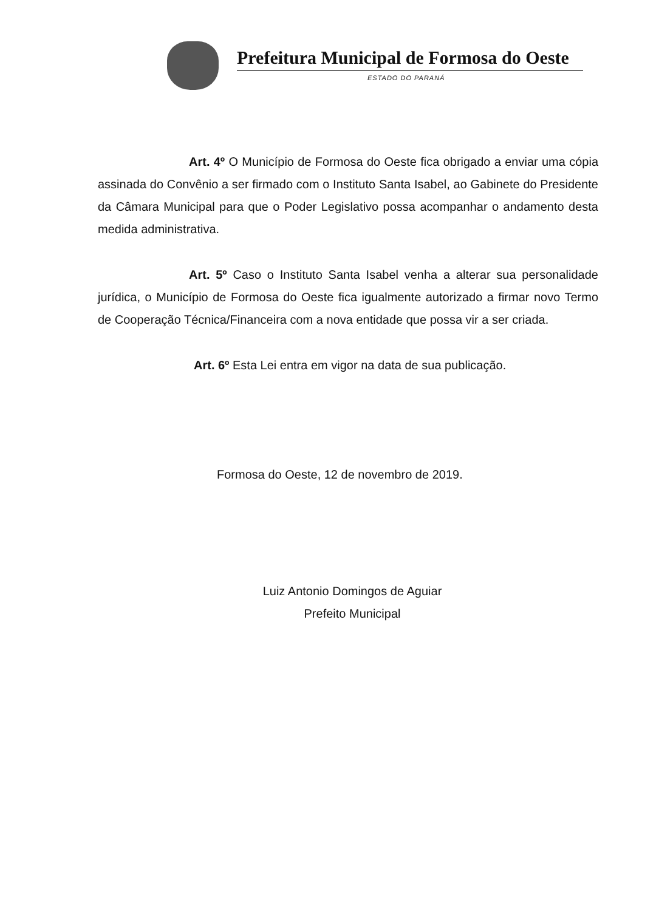Prefeitura Municipal de Formosa do Oeste
ESTADO DO PARANÁ
Art. 4º O Município de Formosa do Oeste fica obrigado a enviar uma cópia assinada do Convênio a ser firmado com o Instituto Santa Isabel, ao Gabinete do Presidente da Câmara Municipal para que o Poder Legislativo possa acompanhar o andamento desta medida administrativa.
Art. 5º Caso o Instituto Santa Isabel venha a alterar sua personalidade jurídica, o Município de Formosa do Oeste fica igualmente autorizado a firmar novo Termo de Cooperação Técnica/Financeira com a nova entidade que possa vir a ser criada.
Art. 6º Esta Lei entra em vigor na data de sua publicação.
Formosa do Oeste, 12 de novembro de 2019.
Luiz Antonio Domingos de Aguiar
Prefeito Municipal